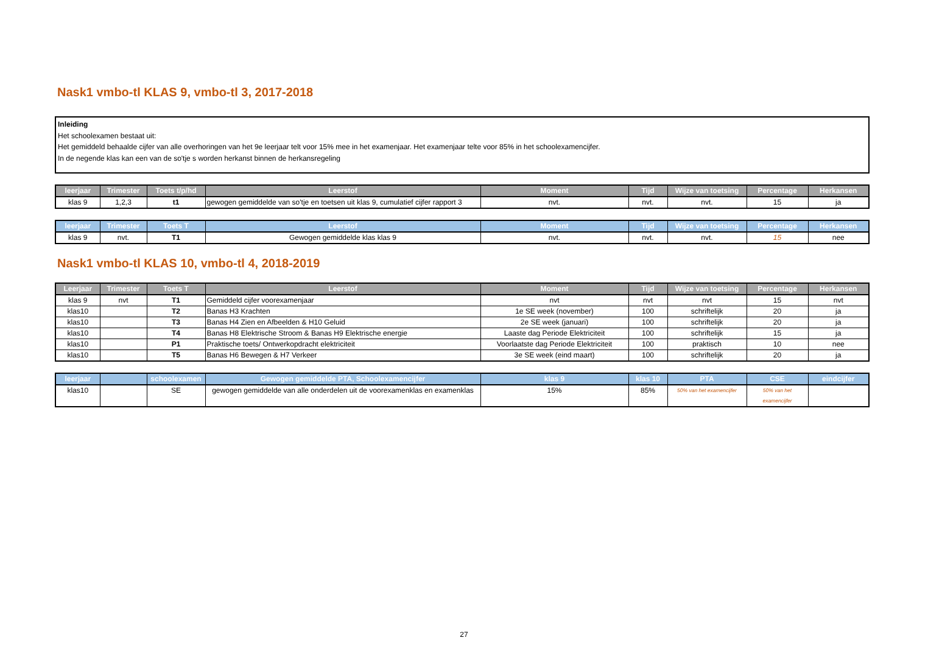Nask1 vmbo-tl KLAS 9, vmbo-tl 3, 2017-2018
Inleiding
Het schoolexamen bestaat uit:
Het gemiddeld behaalde cijfer van alle overhoringen van het 9e leerjaar telt voor 15% mee in het examenjaar. Het examenjaar telte voor 85% in het schoolexamencijfer.
In de negende klas kan een van de so'tje s worden herkanst binnen de herkansregeling
| leerjaar | Trimester | Toets t/p/hd | Leerstof | Moment | Tijd | Wijze van toetsing | Percentage | Herkansen |
| --- | --- | --- | --- | --- | --- | --- | --- | --- |
| klas 9 | 1,2,3 | t1 | gewogen gemiddelde van so'tje en toetsen uit klas 9, cumulatief cijfer rapport 3 | nvt. | nvt. | nvt. | 15 | ja |
| leerjaar | Trimester | Toets T | Leerstof | Moment | Tijd | Wijze van toetsing | Percentage | Herkansen |
| --- | --- | --- | --- | --- | --- | --- | --- | --- |
| klas 9 | nvt. | T1 | Gewogen gemiddelde klas klas 9 | nvt. | nvt. | nvt. | 15 | nee |
Nask1 vmbo-tl KLAS 10, vmbo-tl 4, 2018-2019
| Leerjaar | Trimester | Toets T | Leerstof | Moment | Tijd | Wijze van toetsing | Percentage | Herkansen |
| --- | --- | --- | --- | --- | --- | --- | --- | --- |
| klas 9 | nvt | T1 | Gemiddeld cijfer voorexamenjaar | nvt | nvt | nvt | 15 | nvt |
| klas10 | | T2 | Banas H3 Krachten | 1e SE week (november) | 100 | schriftelijk | 20 | ja |
| klas10 | | T3 | Banas H4 Zien en Afbeelden & H10 Geluid | 2e SE week (januari) | 100 | schriftelijk | 20 | ja |
| klas10 | | T4 | Banas H8 Elektrische Stroom & Banas H9 Elektrische energie | Laaste dag Periode Elektriciteit | 100 | schriftelijk | 15 | ja |
| klas10 | | P1 | Praktische toets/ Ontwerkopdracht elektriciteit | Voorlaatste dag Periode Elektriciteit | 100 | praktisch | 10 | nee |
| klas10 | | T5 | Banas H6 Bewegen & H7 Verkeer | 3e SE week (eind maart) | 100 | schriftelijk | 20 | ja |
| leerjaar | | schoolexamen | Gewogen gemiddelde PTA, Schoolexamencijfer | klas 9 | klas 10 | PTA | CSE | eindcijfer |
| --- | --- | --- | --- | --- | --- | --- | --- | --- |
| klas10 | | SE | gewogen gemiddelde van alle onderdelen uit de voorexamenklas en examenklas | 15% | 85% | 50% van het examencijfer | 50% van het examencijfer | |
27